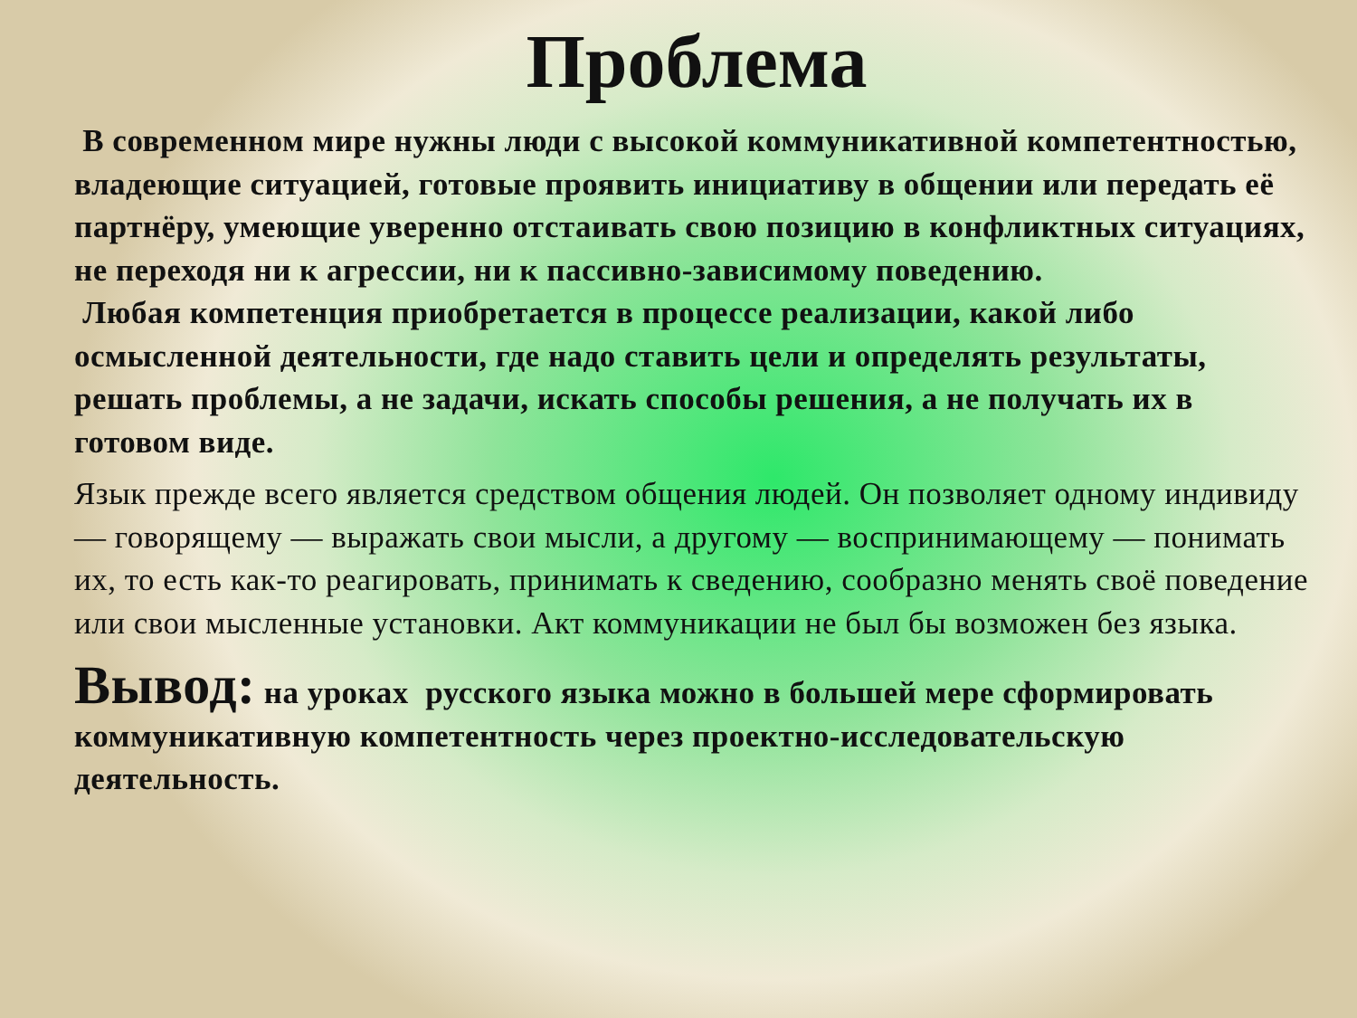Проблема
В современном мире нужны люди с высокой коммуникативной компетентностью, владеющие ситуацией, готовые проявить инициативу в общении или передать её партнёру, умеющие уверенно отстаивать свою позицию в конфликтных ситуациях, не переходя ни к агрессии, ни к пассивно-зависимому поведению.
Любая компетенция приобретается в процессе реализации, какой либо осмысленной деятельности, где надо ставить цели и определять результаты, решать проблемы, а не задачи, искать способы решения, а не получать их в готовом виде.
Язык прежде всего является средством общения людей. Он позволяет одному индивиду — говорящему — выражать свои мысли, а другому — воспринимающему — понимать их, то есть как-то реагировать, принимать к сведению, сообразно менять своё поведение или свои мысленные установки. Акт коммуникации не был бы возможен без языка.
Вывод: на уроках русского языка можно в большей мере сформировать коммуникативную компетентность через проектно-исследовательскую деятельность.